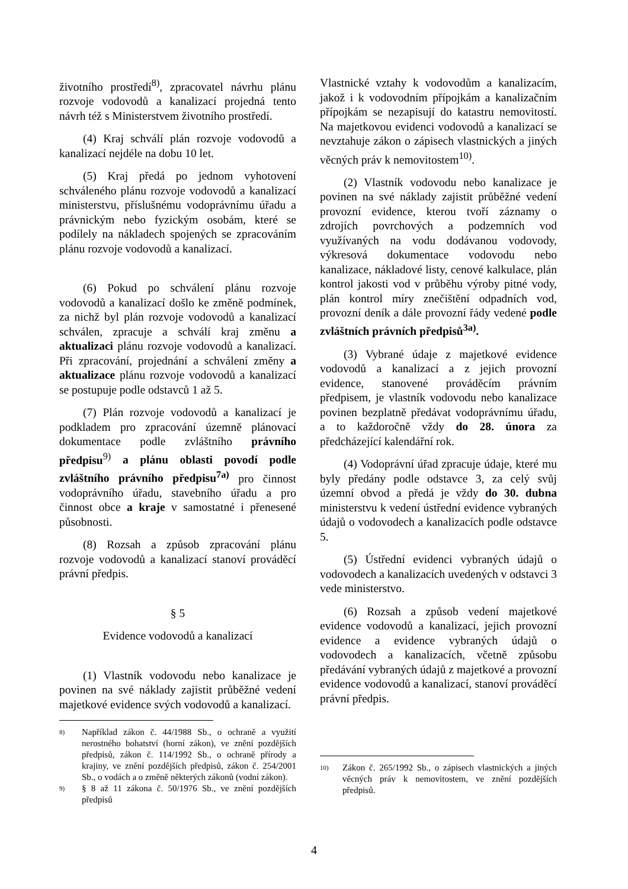životního prostředí<sup>8)</sup>, zpracovatel návrhu plánu rozvoje vodovodů a kanalizací projedná tento návrh též s Ministerstvem životního prostředí.
(4) Kraj schválí plán rozvoje vodovodů a kanalizací nejdéle na dobu 10 let.
(5) Kraj předá po jednom vyhotovení schváleného plánu rozvoje vodovodů a kanalizací ministerstvu, příslušnému vodoprávnímu úřadu a právnickým nebo fyzickým osobám, které se podílely na nákladech spojených se zpracováním plánu rozvoje vodovodů a kanalizací.
(6) Pokud po schválení plánu rozvoje vodovodů a kanalizací došlo ke změně podmínek, za nichž byl plán rozvoje vodovodů a kanalizací schválen, zpracuje a schválí kraj změnu a aktualizaci plánu rozvoje vodovodů a kanalizací. Při zpracování, projednání a schválení změny a aktualizace plánu rozvoje vodovodů a kanalizací se postupuje podle odstavců 1 až 5.
(7) Plán rozvoje vodovodů a kanalizací je podkladem pro zpracování územně plánovací dokumentace podle zvláštního právního předpisu<sup>9)</sup> a plánu oblasti povodí podle zvláštního právního předpisu<sup>7a)</sup> pro činnost vodoprávního úřadu, stavebního úřadu a pro činnost obce a kraje v samostatné i přenesené působnosti.
(8) Rozsah a způsob zpracování plánu rozvoje vodovodů a kanalizací stanoví prováděcí právní předpis.
§ 5
Evidence vodovodů a kanalizací
(1) Vlastník vodovodu nebo kanalizace je povinen na své náklady zajistit průběžné vedení majetkové evidence svých vodovodů a kanalizací.
8)
Například zákon č. 44/1988 Sb., o ochraně a využití nerostného bohatství (horní zákon), ve znění pozdějších předpisů, zákon č. 114/1992 Sb., o ochraně přírody a krajiny, ve znění pozdějších předpisů, zákon č. 254/2001 Sb., o vodách a o změně některých zákonů (vodní zákon).
9)
§ 8 až 11 zákona č. 50/1976 Sb., ve znění pozdějších předpisů
Vlastnické vztahy k vodovodům a kanalizacím, jakož i k vodovodním přípojkám a kanalizačním přípojkám se nezapisují do katastru nemovitostí. Na majetkovou evidenci vodovodů a kanalizací se nevztahuje zákon o zápisech vlastnických a jiných věcných práv k nemovitostem<sup>10)</sup>.
(2) Vlastník vodovodu nebo kanalizace je povinen na své náklady zajistit průběžné vedení provozní evidence, kterou tvoří záznamy o zdrojích povrchových a podzemních vod využívaných na vodu dodávanou vodovody, výkresová dokumentace vodovodu nebo kanalizace, nákladové listy, cenové kalkulace, plán kontrol jakosti vod v průběhu výroby pitné vody, plán kontrol míry znečištění odpadních vod, provozní deník a dále provozní řády vedené podle zvláštních právních předpisů<sup>3a)</sup>.
(3) Vybrané údaje z majetkové evidence vodovodů a kanalizací a z jejich provozní evidence, stanovené prováděcím právním předpisem, je vlastník vodovodu nebo kanalizace povinen bezplatně předávat vodoprávnímu úřadu, a to každoročně vždy do 28. února za předcházející kalendářní rok.
(4) Vodoprávní úřad zpracuje údaje, které mu byly předány podle odstavce 3, za celý svůj územní obvod a předá je vždy do 30. dubna ministerstvu k vedení ústřední evidence vybraných údajů o vodovodech a kanalizacích podle odstavce 5.
(5) Ústřední evidenci vybraných údajů o vodovodech a kanalizacích uvedených v odstavci 3 vede ministerstvo.
(6) Rozsah a způsob vedení majetkové evidence vodovodů a kanalizací, jejich provozní evidence a evidence vybraných údajů o vodovodech a kanalizacích, včetně způsobu předávání vybraných údajů z majetkové a provozní evidence vodovodů a kanalizací, stanoví prováděcí právní předpis.
10)
Zákon č. 265/1992 Sb., o zápisech vlastnických a jiných věcných práv k nemovitostem, ve znění pozdějších předpisů.
4